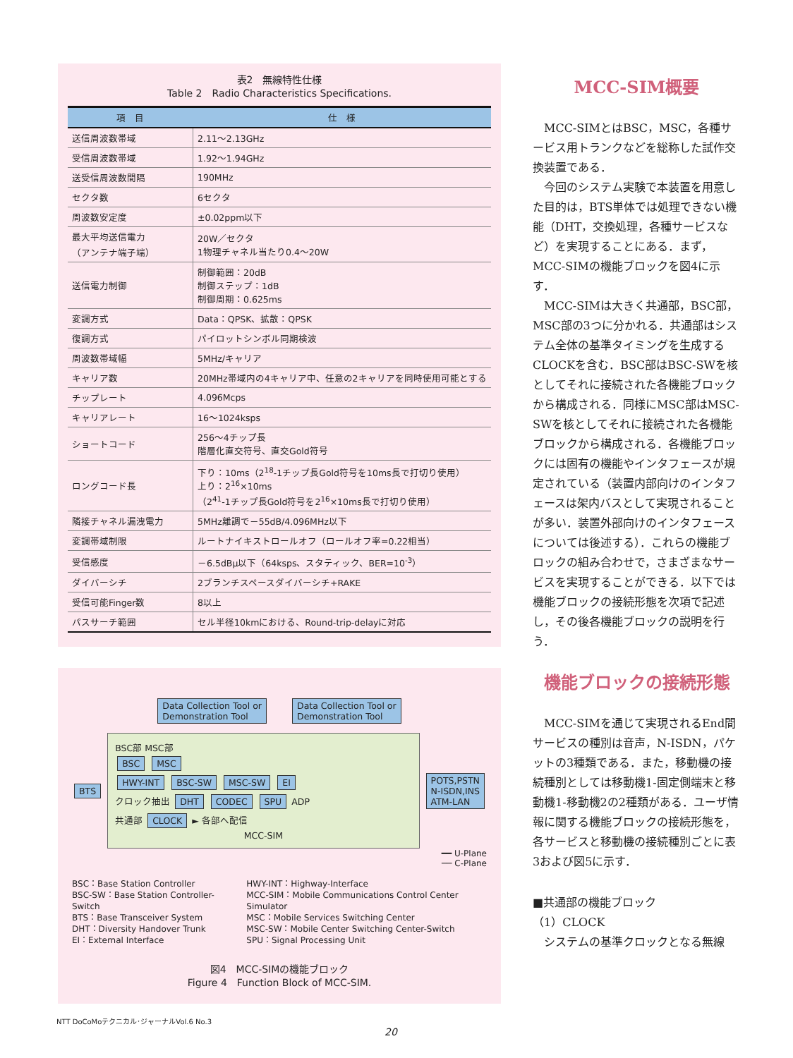表2　無線特性仕様
Table 2　Radio Characteristics Specifications.
| 項 目 | 仕 様 |
| --- | --- |
| 送信周波数帯域 | 2.11～2.13GHz |
| 受信周波数帯域 | 1.92～1.94GHz |
| 送受信周波数間隔 | 190MHz |
| セクタ数 | 6セクタ |
| 周波数安定度 | ±0.02ppm以下 |
| 最大平均送信電力 （アンテナ端子端） | 20W／セクタ 1物理チャネル当たり0.4～20W |
| 送信電力制御 | 制御範囲：20dB 制御ステップ：1dB 制御周期：0.625ms |
| 変調方式 | Data：QPSK、拡散：QPSK |
| 復調方式 | パイロットシンボル同期検波 |
| 周波数帯域幅 | 5MHz/キャリア |
| キャリア数 | 20MHz帯域内の4キャリア中、任意の2キャリアを同時使用可能とする |
| チップレート | 4.096Mcps |
| キャリアレート | 16～1024ksps |
| ショートコード | 256～4チップ長 階層化直交符号、直交Gold符号 |
| ロングコード長 | 下り：10ms（2<sup>18</sup>-1チップ長Gold符号を10ms長で打切り使用） 上り：2<sup>16</sup>×10ms （2<sup>41</sup>-1チップ長Gold符号を2<sup>16</sup>×10ms長で打切り使用） |
| 隣接チャネル漏洩電力 | 5MHz離調で－55dB/4.096MHz以下 |
| 変調帯域制限 | ルートナイキストロールオフ（ロールオフ率=0.22相当） |
| 受信感度 | －6.5dBμ以下（64ksps、スタティック、BER=10<sup>-3</sup>） |
| ダイバーシチ | 2ブランチスペースダイバーシチ+RAKE |
| 受信可能Finger数 | 8以上 |
| パスサーチ範囲 | セル半径10kmにおける、Round-trip-delayに対応 |
Data Collection Tool or
Demonstration Tool Data Collection Tool or
Demonstration Tool
BTS
BSC部 MSC部
BSC MSC
HWY-INT BSC-SW MSC-SW EI
クロック抽出 DHT CODEC SPU ADP
共通部 CLOCK ► 各部へ配信
MCC-SIM
POTS,PSTN
N-ISDN,INS
ATM-LAN
━━ U-Plane
── C-Plane
BSC：Base Station Controller
BSC-SW：Base Station Controller-Switch
BTS：Base Transceiver System
DHT：Diversity Handover Trunk
EI：External Interface
HWY-INT：Highway-Interface
MCC-SIM：Mobile Communications Control Center Simulator
MSC：Mobile Services Switching Center
MSC-SW：Mobile Center Switching Center-Switch
SPU：Signal Processing Unit
図4　MCC-SIMの機能ブロック
Figure 4　Function Block of MCC-SIM.
MCC-SIM概要
MCC-SIMとはBSC，MSC，各種サービス用トランクなどを総称した試作交換装置である．
今回のシステム実験で本装置を用意した目的は，BTS単体では処理できない機能（DHT，交換処理，各種サービスなど）を実現することにある．まず，MCC-SIMの機能ブロックを図4に示す．
MCC-SIMは大きく共通部，BSC部，MSC部の3つに分かれる．共通部はシステム全体の基準タイミングを生成するCLOCKを含む．BSC部はBSC-SWを核としてそれに接続された各機能ブロックから構成される．同様にMSC部はMSC-SWを核としてそれに接続された各機能ブロックから構成される．各機能ブロックには固有の機能やインタフェースが規定されている（装置内部向けのインタフェースは架内バスとして実現されることが多い．装置外部向けのインタフェースについては後述する）．これらの機能ブロックの組み合わせで，さまざまなサービスを実現することができる．以下では機能ブロックの接続形態を次項で記述し，その後各機能ブロックの説明を行う．
機能ブロックの接続形態
MCC-SIMを通じて実現されるEnd間サービスの種別は音声，N-ISDN，パケットの3種類である．また，移動機の接続種別としては移動機1-固定側端末と移動機1-移動機2の2種類がある．ユーザ情報に関する機能ブロックの接続形態を，各サービスと移動機の接続種別ごとに表3および図5に示す．
■共通部の機能ブロック
（1）CLOCK
システムの基準クロックとなる無線
NTT DoCoMoテクニカル･ジャーナルVol.6 No.3
20